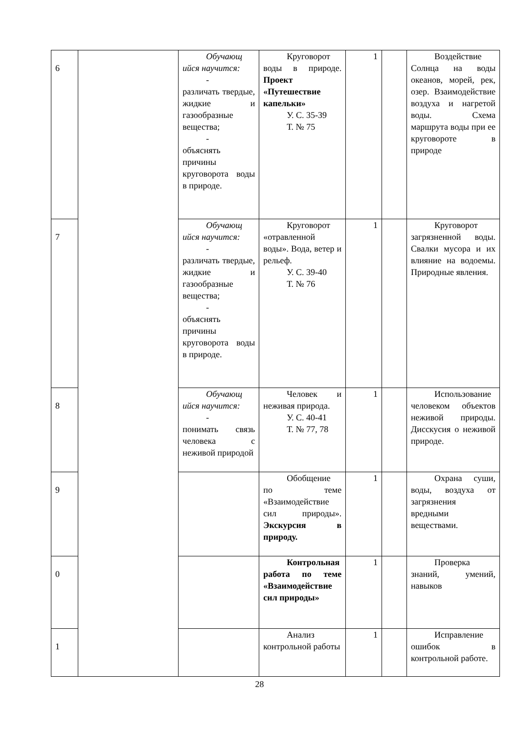| 6 | | Обучающ ийся научится: - различать твердые, жидкие и газообразные вещества; - объяснять причины круговорота воды в природе. | Круговорот воды в природе. Проект «Путешествие капельки» У. С. 35-39 Т. № 75 | 1 | | Воздействие Солнца на воды океанов, морей, рек, озер. Взаимодействие воздуха и нагретой воды. Схема маршрута воды при ее круговороте в природе |
| 7 | | Обучающ ийся научится: - различать твердые, жидкие и газообразные вещества; - объяснять причины круговорота воды в природе. | Круговорот «отравленной воды». Вода, ветер и рельеф. У. С. 39-40 Т. № 76 | 1 | | Круговорот загрязненной воды. Свалки мусора и их влияние на водоемы. Природные явления. |
| 8 | | Обучающ ийся научится: - понимать связь человека с неживой природой | Человек и неживая природа. У. С. 40-41 Т. № 77, 78 | 1 | | Использование человеком объектов неживой природы. Дисскусия о неживой природе. |
| 9 | | | Обобщение по теме «Взаимодействие сил природы». Экскурсия в природу. | 1 | | Охрана суши, воды, воздуха от загрязнения вредными веществами. |
| 0 | | | Контрольная работа по теме «Взаимодействие сил природы» | 1 | | Проверка знаний, умений, навыков |
| 1 | | | Анализ контрольной работы | 1 | | Исправление ошибок в контрольной работе. |
28